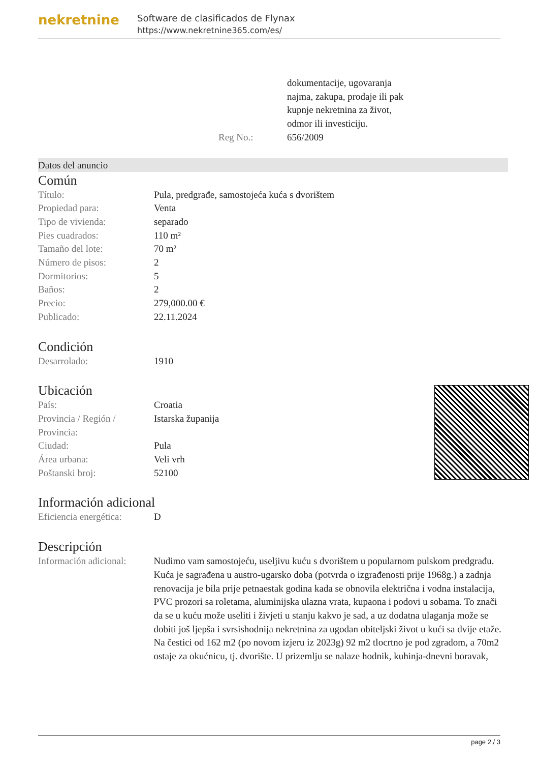nekretnine
Software de clasificados de Flynax
https://www.nekretnine365.com/es/
| | dokumentacije, ugovaranja najma, zakupa, prodaje ili pak kupnje nekretnina za život, odmor ili investiciju. |
| Reg No.: | 656/2009 |
Datos del anuncio
Común
| Título: | Pula, predgrađe, samostojeća kuća s dvorištem |
| Propiedad para: | Venta |
| Tipo de vivienda: | separado |
| Pies cuadrados: | 110 m² |
| Tamaño del lote: | 70 m² |
| Número de pisos: | 2 |
| Dormitorios: | 5 |
| Baños: | 2 |
| Precio: | 279,000.00 € |
| Publicado: | 22.11.2024 |
Condición
| Desarrolado: | 1910 |
Ubicación
| País: | Croatia |
| Provincia / Región / Provincia: | Istarska županija |
| Ciudad: | Pula |
| Área urbana: | Veli vrh |
| Poštanski broj: | 52100 |
Información adicional
| Eficiencia energética: | D |
Descripción
| Información adicional: | Nudimo vam samostojeću, useljivu kuću s dvorištem u popularnom pulskom predgrađu. Kuća je sagrađena u austro-ugarsko doba (potvrda o izgrađenosti prije 1968g.) a zadnja renovacija je bila prije petnaestak godina kada se obnovila električna i vodna instalacija, PVC prozori sa roletama, aluminijska ulazna vrata, kupaona i podovi u sobama. To znači da se u kuću može useliti i živjeti u stanju kakvo je sad, a uz dodatna ulaganja može se dobiti još ljepša i svrsishodnija nekretnina za ugodan obiteljski život u kući sa dvije etaže. Na čestici od 162 m2 (po novom izjeru iz 2023g) 92 m2 tlocrtno je pod zgradom, a 70m2 ostaje za okućnicu, tj. dvorište. U prizemlju se nalaze hodnik, kuhinja-dnevni boravak, |
page 2 / 3